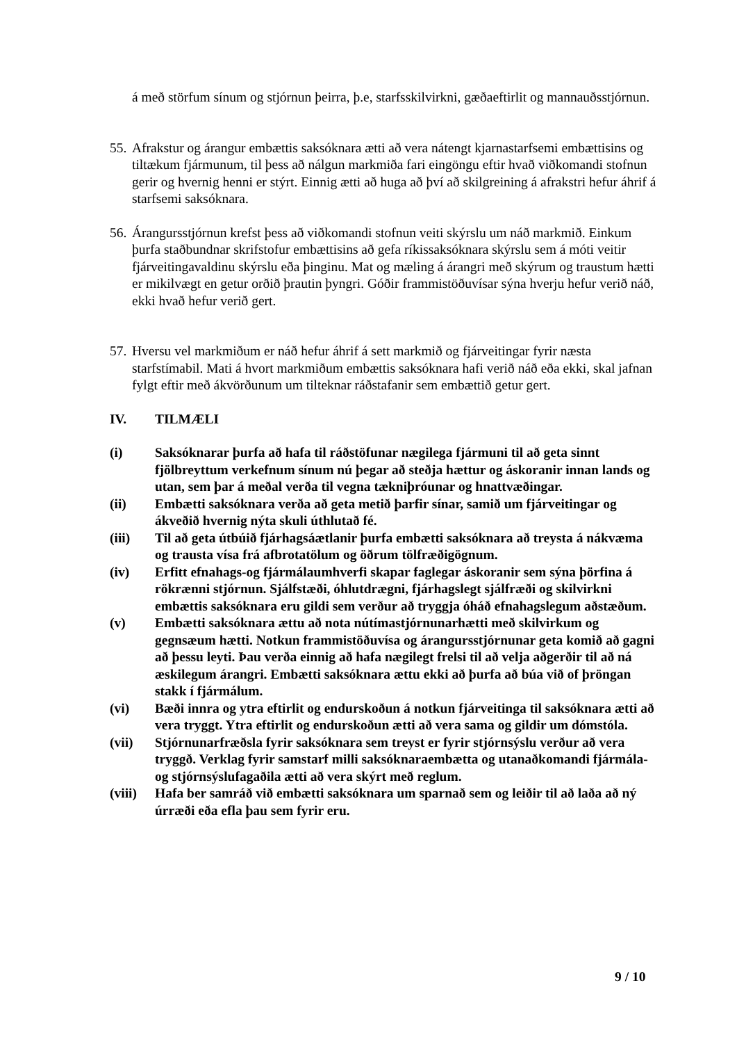á með störfum sínum og stjórnun þeirra, þ.e, starfsskilvirkni, gæðaeftirlit og mannauðsstjórnun.
55.
Afrakstur og árangur embættis saksóknara ætti að vera nátengt kjarnastarfsemi embættisins og tiltækum fjármunum, til þess að nálgun markmiða fari eingöngu eftir hvað viðkomandi stofnun gerir og hvernig henni er stýrt. Einnig ætti að huga að því að skilgreining á afrakstri hefur áhrif á starfsemi saksóknara.
56.
Árangursstjórnun krefst þess að viðkomandi stofnun veiti skýrslu um náð markmið. Einkum þurfa staðbundnar skrifstofur embættisins að gefa ríkissaksóknara skýrslu sem á móti veitir fjárveitingavaldinu skýrslu eða þinginu. Mat og mæling á árangri með skýrum og traustum hætti er mikilvægt en getur orðið þrautin þyngri. Góðir frammistöðuvísar sýna hverju hefur verið náð, ekki hvað hefur verið gert.
57.
Hversu vel markmiðum er náð hefur áhrif á sett markmið og fjárveitingar fyrir næsta starfstímabil. Mati á hvort markmiðum embættis saksóknara hafi verið náð eða ekki, skal jafnan fylgt eftir með ákvörðunum um tilteknar ráðstafanir sem embættið getur gert.
IV. TILMÆLI
(i) Saksóknarar þurfa að hafa til ráðstöfunar nægilega fjármuni til að geta sinnt fjölbreyttum verkefnum sínum nú þegar að steðja hættur og áskoranir innan lands og utan, sem þar á meðal verða til vegna tækniþróunar og hnattvæðingar.
(ii) Embætti saksóknara verða að geta metið þarfir sínar, samið um fjárveitingar og ákveðið hvernig nýta skuli úthlutað fé.
(iii) Til að geta útbúið fjárhagsáætlanir þurfa embætti saksóknara að treysta á nákvæma og trausta vísa frá afbrotatölum og öðrum tölfræðigögnum.
(iv) Erfitt efnahags-og fjármálaumhverfi skapar faglegar áskoranir sem sýna þörfina á rökrænni stjórnun. Sjálfstæði, óhlutdrægni, fjárhagslegt sjálfræði og skilvirkni embættis saksóknara eru gildi sem verður að tryggja óháð efnahagslegum aðstæðum.
(v) Embætti saksóknara ættu að nota nútímastjórnunarhætti með skilvirkum og gegnsæum hætti. Notkun frammistöðuvísa og árangursstjórnunar geta komið að gagni að þessu leyti. Þau verða einnig að hafa nægilegt frelsi til að velja aðgerðir til að ná æskilegum árangri. Embætti saksóknara ættu ekki að þurfa að búa við of þröngan stakk í fjármálum.
(vi) Bæði innra og ytra eftirlit og endurskoðun á notkun fjárveitinga til saksóknara ætti að vera tryggt. Ytra eftirlit og endurskoðun ætti að vera sama og gildir um dómstóla.
(vii) Stjórnunarfræðsla fyrir saksóknara sem treyst er fyrir stjórnsýslu verður að vera tryggð. Verklag fyrir samstarf milli saksóknaraembætta og utanaðkomandi fjármála-og stjórnsýslufagaðila ætti að vera skýrt með reglum.
(viii)
Hafa ber samráð við embætti saksóknara um sparnað sem og leiðir til að laða að ný úrræði eða efla þau sem fyrir eru.
9 / 10